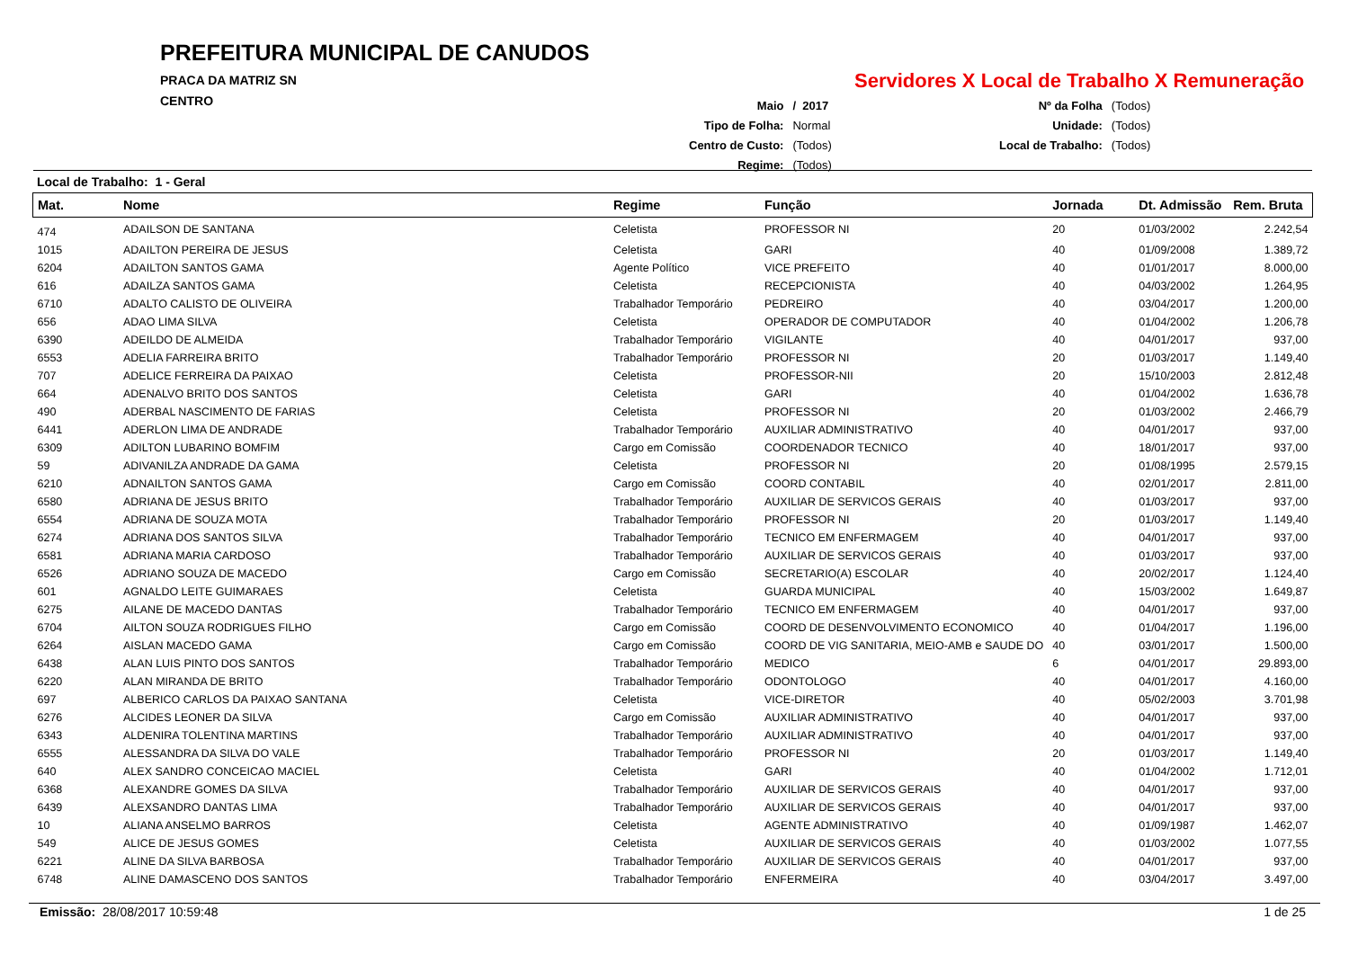PREFEITURA MUNICIPAL DE CANUDOS
PRACA DA MATRIZ SN
CENTRO
Servidores X Local de Trabalho X Remuneração
| Maio | / 2017 |
| Tipo de Folha: | Normal |
| Centro de Custo: | (Todos) |
| Regime: | (Todos) |
| Nº da Folha | (Todos) |
| Unidade: | (Todos) |
| Local de Trabalho: | (Todos) |
Local de Trabalho: 1 - Geral
| Mat. | Nome | Regime | Função | Jornada | Dt. Admissão | Rem. Bruta |
| --- | --- | --- | --- | --- | --- | --- |
| 474 | ADAILSON DE SANTANA | Celetista | PROFESSOR NI | 20 | 01/03/2002 | 2.242,54 |
| 1015 | ADAILTON PEREIRA DE JESUS | Celetista | GARI | 40 | 01/09/2008 | 1.389,72 |
| 6204 | ADAILTON SANTOS GAMA | Agente Político | VICE PREFEITO | 40 | 01/01/2017 | 8.000,00 |
| 616 | ADAILZA SANTOS GAMA | Celetista | RECEPCIONISTA | 40 | 04/03/2002 | 1.264,95 |
| 6710 | ADALTO CALISTO DE OLIVEIRA | Trabalhador Temporário | PEDREIRO | 40 | 03/04/2017 | 1.200,00 |
| 656 | ADAO LIMA SILVA | Celetista | OPERADOR DE COMPUTADOR | 40 | 01/04/2002 | 1.206,78 |
| 6390 | ADEILDO DE ALMEIDA | Trabalhador Temporário | VIGILANTE | 40 | 04/01/2017 | 937,00 |
| 6553 | ADELIA FARREIRA BRITO | Trabalhador Temporário | PROFESSOR NI | 20 | 01/03/2017 | 1.149,40 |
| 707 | ADELICE FERREIRA DA PAIXAO | Celetista | PROFESSOR-NII | 20 | 15/10/2003 | 2.812,48 |
| 664 | ADENALVO BRITO DOS SANTOS | Celetista | GARI | 40 | 01/04/2002 | 1.636,78 |
| 490 | ADERBAL NASCIMENTO DE FARIAS | Celetista | PROFESSOR NI | 20 | 01/03/2002 | 2.466,79 |
| 6441 | ADERLON LIMA DE ANDRADE | Trabalhador Temporário | AUXILIAR ADMINISTRATIVO | 40 | 04/01/2017 | 937,00 |
| 6309 | ADILTON LUBARINO BOMFIM | Cargo em Comissão | COORDENADOR TECNICO | 40 | 18/01/2017 | 937,00 |
| 59 | ADIVANILZA ANDRADE DA GAMA | Celetista | PROFESSOR NI | 20 | 01/08/1995 | 2.579,15 |
| 6210 | ADNAILTON SANTOS GAMA | Cargo em Comissão | COORD CONTABIL | 40 | 02/01/2017 | 2.811,00 |
| 6580 | ADRIANA DE JESUS BRITO | Trabalhador Temporário | AUXILIAR DE SERVICOS GERAIS | 40 | 01/03/2017 | 937,00 |
| 6554 | ADRIANA DE SOUZA MOTA | Trabalhador Temporário | PROFESSOR NI | 20 | 01/03/2017 | 1.149,40 |
| 6274 | ADRIANA DOS SANTOS SILVA | Trabalhador Temporário | TECNICO EM ENFERMAGEM | 40 | 04/01/2017 | 937,00 |
| 6581 | ADRIANA MARIA CARDOSO | Trabalhador Temporário | AUXILIAR DE SERVICOS GERAIS | 40 | 01/03/2017 | 937,00 |
| 6526 | ADRIANO SOUZA DE MACEDO | Cargo em Comissão | SECRETARIO(A) ESCOLAR | 40 | 20/02/2017 | 1.124,40 |
| 601 | AGNALDO LEITE GUIMARAES | Celetista | GUARDA MUNICIPAL | 40 | 15/03/2002 | 1.649,87 |
| 6275 | AILANE DE MACEDO DANTAS | Trabalhador Temporário | TECNICO EM ENFERMAGEM | 40 | 04/01/2017 | 937,00 |
| 6704 | AILTON SOUZA RODRIGUES FILHO | Cargo em Comissão | COORD DE DESENVOLVIMENTO ECONOMICO | 40 | 01/04/2017 | 1.196,00 |
| 6264 | AISLAN MACEDO GAMA | Cargo em Comissão | COORD DE VIG SANITARIA, MEIO-AMB e SAUDE DO | 40 | 03/01/2017 | 1.500,00 |
| 6438 | ALAN LUIS PINTO DOS SANTOS | Trabalhador Temporário | MEDICO | 6 | 04/01/2017 | 29.893,00 |
| 6220 | ALAN MIRANDA DE BRITO | Trabalhador Temporário | ODONTOLOGO | 40 | 04/01/2017 | 4.160,00 |
| 697 | ALBERICO CARLOS DA PAIXAO SANTANA | Celetista | VICE-DIRETOR | 40 | 05/02/2003 | 3.701,98 |
| 6276 | ALCIDES LEONER DA SILVA | Cargo em Comissão | AUXILIAR ADMINISTRATIVO | 40 | 04/01/2017 | 937,00 |
| 6343 | ALDENIRA TOLENTINA MARTINS | Trabalhador Temporário | AUXILIAR ADMINISTRATIVO | 40 | 04/01/2017 | 937,00 |
| 6555 | ALESSANDRA DA SILVA DO VALE | Trabalhador Temporário | PROFESSOR NI | 20 | 01/03/2017 | 1.149,40 |
| 640 | ALEX SANDRO CONCEICAO MACIEL | Celetista | GARI | 40 | 01/04/2002 | 1.712,01 |
| 6368 | ALEXANDRE GOMES DA SILVA | Trabalhador Temporário | AUXILIAR DE SERVICOS GERAIS | 40 | 04/01/2017 | 937,00 |
| 6439 | ALEXSANDRO DANTAS LIMA | Trabalhador Temporário | AUXILIAR DE SERVICOS GERAIS | 40 | 04/01/2017 | 937,00 |
| 10 | ALIANA ANSELMO BARROS | Celetista | AGENTE ADMINISTRATIVO | 40 | 01/09/1987 | 1.462,07 |
| 549 | ALICE DE JESUS GOMES | Celetista | AUXILIAR DE SERVICOS GERAIS | 40 | 01/03/2002 | 1.077,55 |
| 6221 | ALINE DA SILVA BARBOSA | Trabalhador Temporário | AUXILIAR DE SERVICOS GERAIS | 40 | 04/01/2017 | 937,00 |
| 6748 | ALINE DAMASCENO DOS SANTOS | Trabalhador Temporário | ENFERMEIRA | 40 | 03/04/2017 | 3.497,00 |
Emissão: 28/08/2017 10:59:48 1 de 25